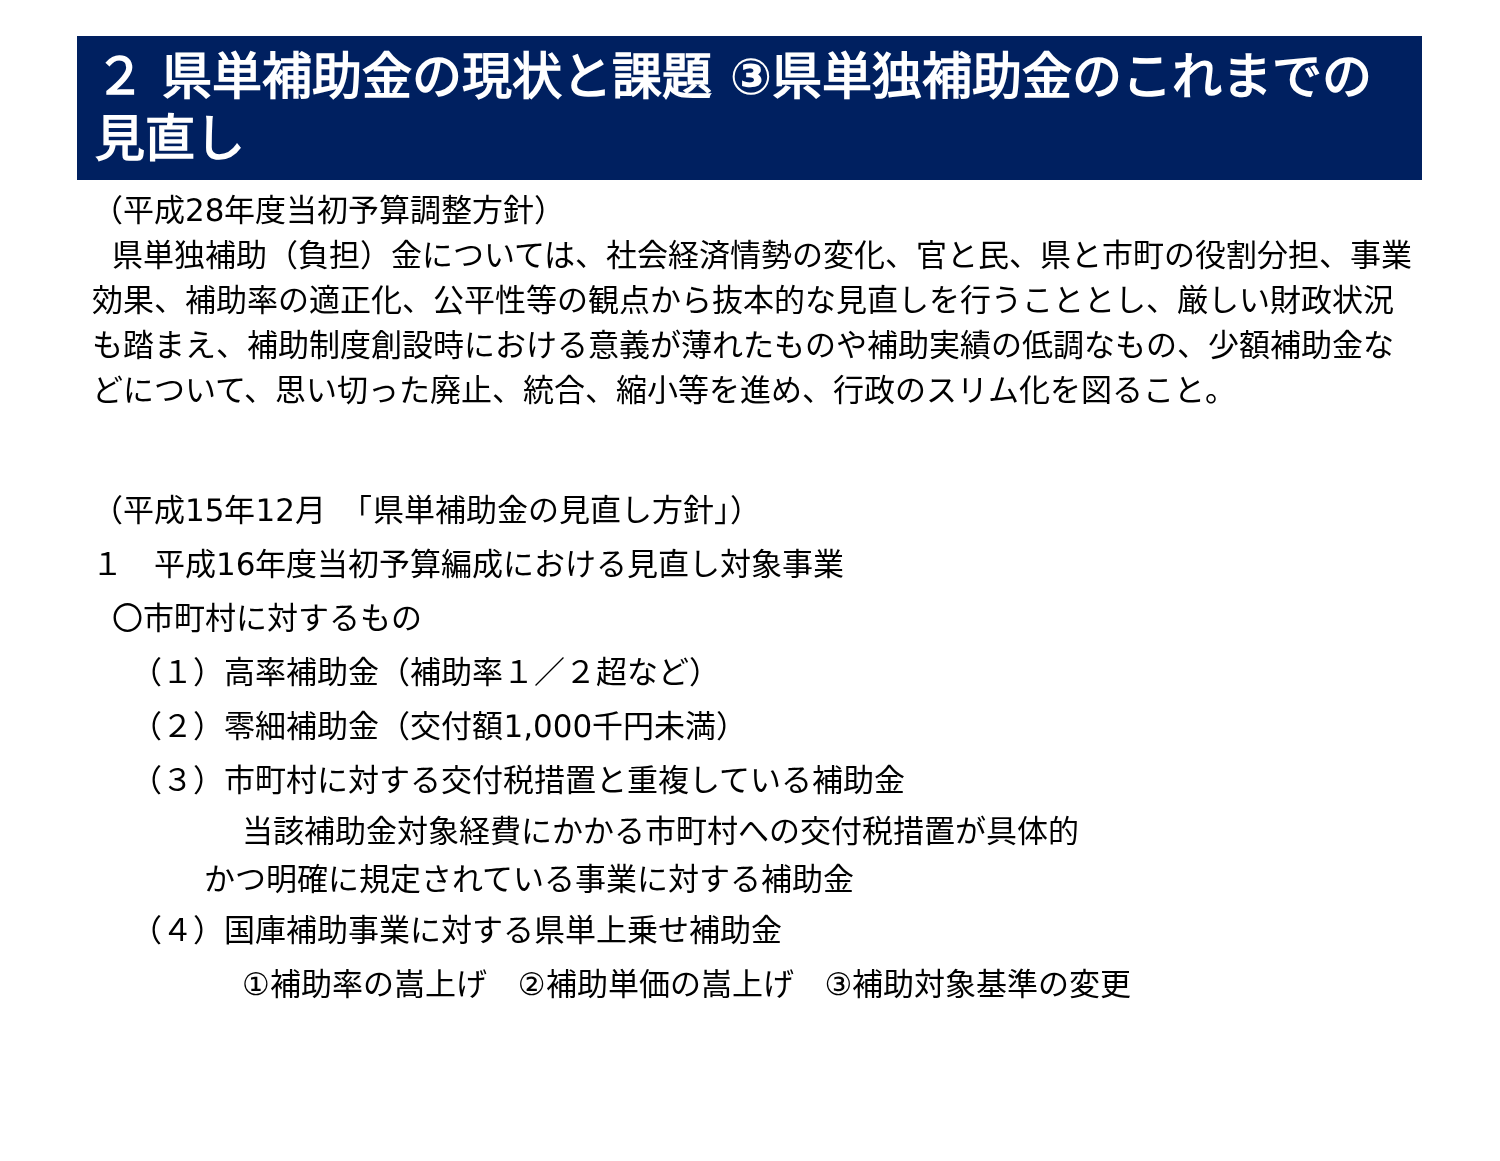２ 県単補助金の現状と課題 ③県単独補助金のこれまでの見直し
（平成28年度当初予算調整方針）
県単独補助（負担）金については、社会経済情勢の変化、官と民、県と市町の役割分担、事業効果、補助率の適正化、公平性等の観点から抜本的な見直しを行うこととし、厳しい財政状況も踏まえ、補助制度創設時における意義が薄れたものや補助実績の低調なもの、少額補助金などについて、思い切った廃止、統合、縮小等を進め、行政のスリム化を図ること。
（平成15年12月　「県単補助金の見直し方針」）
１　平成16年度当初予算編成における見直し対象事業
〇市町村に対するもの
（１）高率補助金（補助率１／２超など）
（２）零細補助金（交付額1,000千円未満）
（３）市町村に対する交付税措置と重複している補助金
当該補助金対象経費にかかる市町村への交付税措置が具体的
かつ明確に規定されている事業に対する補助金
（４）国庫補助事業に対する県単上乗せ補助金
①補助率の嵩上げ　②補助単価の嵩上げ　③補助対象基準の変更